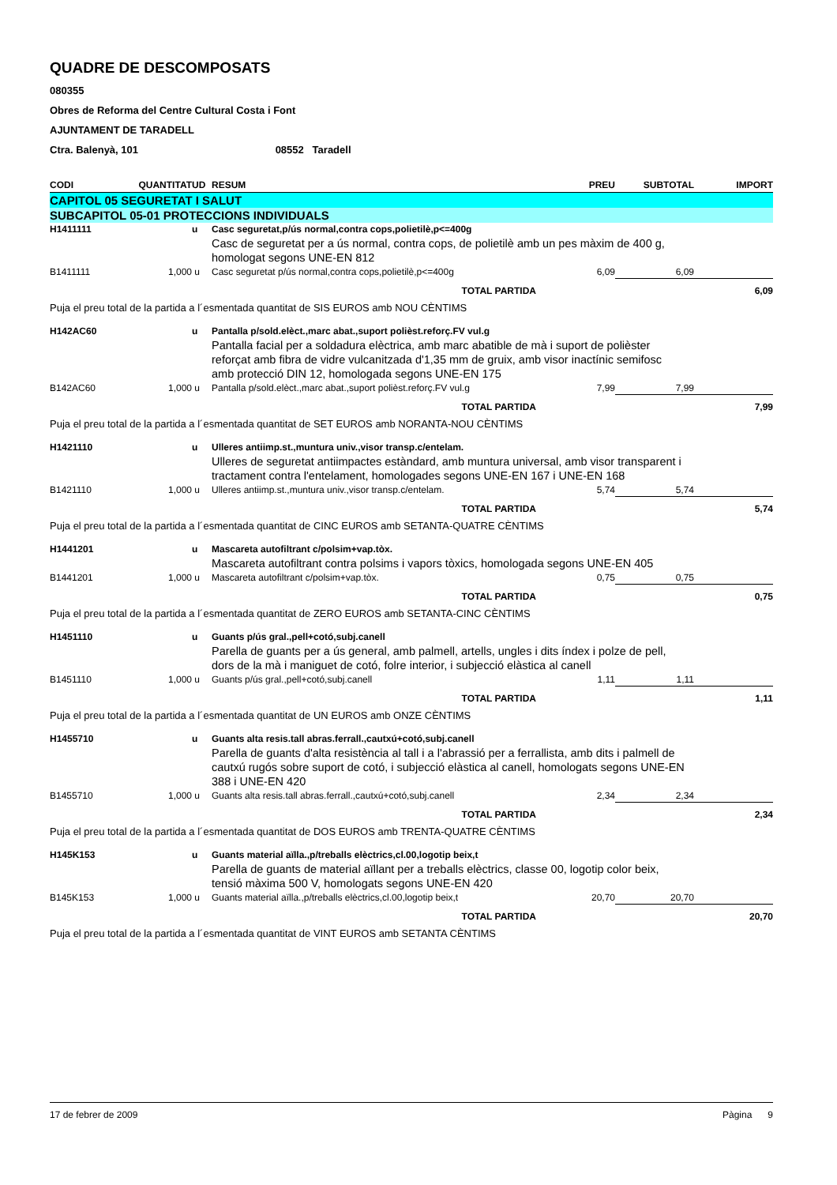QUADRE DE DESCOMPOSATS
080355
Obres de Reforma del Centre Cultural Costa i Font
AJUNTAMENT DE TARADELL
Ctra. Balenyà, 101 08552 Taradell
| CODI | QUANTITAT | UD | RESUM | PREU | SUBTOTAL | IMPORT |
| --- | --- | --- | --- | --- | --- | --- |
| CAPITOL 05 SEGURETAT I SALUT | | | | | | |
| SUBCAPITOL 05-01 PROTECCIONS INDIVIDUALS | | | | | | |
| H1411111 | | u | Casc seguretat,p/ús normal,contra cops,polietilè,p<=400g | | | |
| | | | Casc de seguretat per a ús normal, contra cops, de polietilè amb un pes màxim de 400 g, homologat segons UNE-EN 812 | | | |
| B1411111 | 1,000 | u | Casc seguretat p/ús normal,contra cops,polietilè,p<=400g | 6,09 | 6,09 | |
| TOTAL PARTIDA | | | | | | 6,09 |
| Puja el preu total de la partida a l´esmentada quantitat de SIS EUROS amb NOU CÈNTIMS | | | | | | |
| H142AC60 | | u | Pantalla p/sold.elèct.,marc abat.,suport polièst.reforç.FV vul.g | | | |
| | | | Pantalla facial per a soldadura elèctrica, amb marc abatible de mà i suport de polièster reforçat amb fibra de vidre vulcanitzada d'1,35 mm de gruix, amb visor inactínic semifosc amb protecció DIN 12, homologada segons UNE-EN 175 | | | |
| B142AC60 | 1,000 | u | Pantalla p/sold.elèct.,marc abat.,suport polièst.reforç.FV vul.g | 7,99 | 7,99 | |
| TOTAL PARTIDA | | | | | | 7,99 |
| Puja el preu total de la partida a l´esmentada quantitat de SET EUROS amb NORANTA-NOU CÈNTIMS | | | | | | |
| H1421110 | | u | Ulleres antiimp.st.,muntura univ.,visor transp.c/entelam. | | | |
| | | | Ulleres de seguretat antiimpactes estàndard, amb muntura universal, amb visor transparent i tractament contra l'entelament, homologades segons UNE-EN 167 i UNE-EN 168 | | | |
| B1421110 | 1,000 | u | Ulleres antiimp.st.,muntura univ.,visor transp.c/entelam. | 5,74 | 5,74 | |
| TOTAL PARTIDA | | | | | | 5,74 |
| Puja el preu total de la partida a l´esmentada quantitat de CINC EUROS amb SETANTA-QUATRE CÈNTIMS | | | | | | |
| H1441201 | | u | Mascareta autofiltrant c/polsim+vap.tòx. | | | |
| | | | Mascareta autofiltrant contra polsims i vapors tòxics, homologada segons UNE-EN 405 | | | |
| B1441201 | 1,000 | u | Mascareta autofiltrant c/polsim+vap.tòx. | 0,75 | 0,75 | |
| TOTAL PARTIDA | | | | | | 0,75 |
| Puja el preu total de la partida a l´esmentada quantitat de ZERO EUROS amb SETANTA-CINC CÈNTIMS | | | | | | |
| H1451110 | | u | Guants p/ús gral.,pell+cotó,subj.canell | | | |
| | | | Parella de guants per a ús general, amb palmell, artells, ungles i dits índex i polze de pell, dors de la mà i maniguet de cotó, folre interior, i subjecció elàstica al canell | | | |
| B1451110 | 1,000 | u | Guants p/ús gral.,pell+cotó,subj.canell | 1,11 | 1,11 | |
| TOTAL PARTIDA | | | | | | 1,11 |
| Puja el preu total de la partida a l´esmentada quantitat de UN EUROS amb ONZE CÈNTIMS | | | | | | |
| H1455710 | | u | Guants alta resis.tall abras.ferrall.,cautxú+cotó,subj.canell | | | |
| | | | Parella de guants d'alta resistència al tall i a l'abrassió per a ferrallista, amb dits i palmell de cautxú rugós sobre suport de cotó, i subjecció elàstica al canell, homologats segons UNE-EN 388 i UNE-EN 420 | | | |
| B1455710 | 1,000 | u | Guants alta resis.tall abras.ferrall.,cautxú+cotó,subj.canell | 2,34 | 2,34 | |
| TOTAL PARTIDA | | | | | | 2,34 |
| Puja el preu total de la partida a l´esmentada quantitat de DOS EUROS amb TRENTA-QUATRE CÈNTIMS | | | | | | |
| H145K153 | | u | Guants material aïlla.,p/treballs elèctrics,cl.00,logotip beix,t | | | |
| | | | Parella de guants de material aïllant per a treballs elèctrics, classe 00, logotip color beix, tensió màxima 500 V, homologats segons UNE-EN 420 | | | |
| B145K153 | 1,000 | u | Guants material aïlla.,p/treballs elèctrics,cl.00,logotip beix,t | 20,70 | 20,70 | |
| TOTAL PARTIDA | | | | | | 20,70 |
| Puja el preu total de la partida a l´esmentada quantitat de VINT EUROS amb SETANTA CÈNTIMS | | | | | | |
17 de febrer de 2009 Pàgina 9